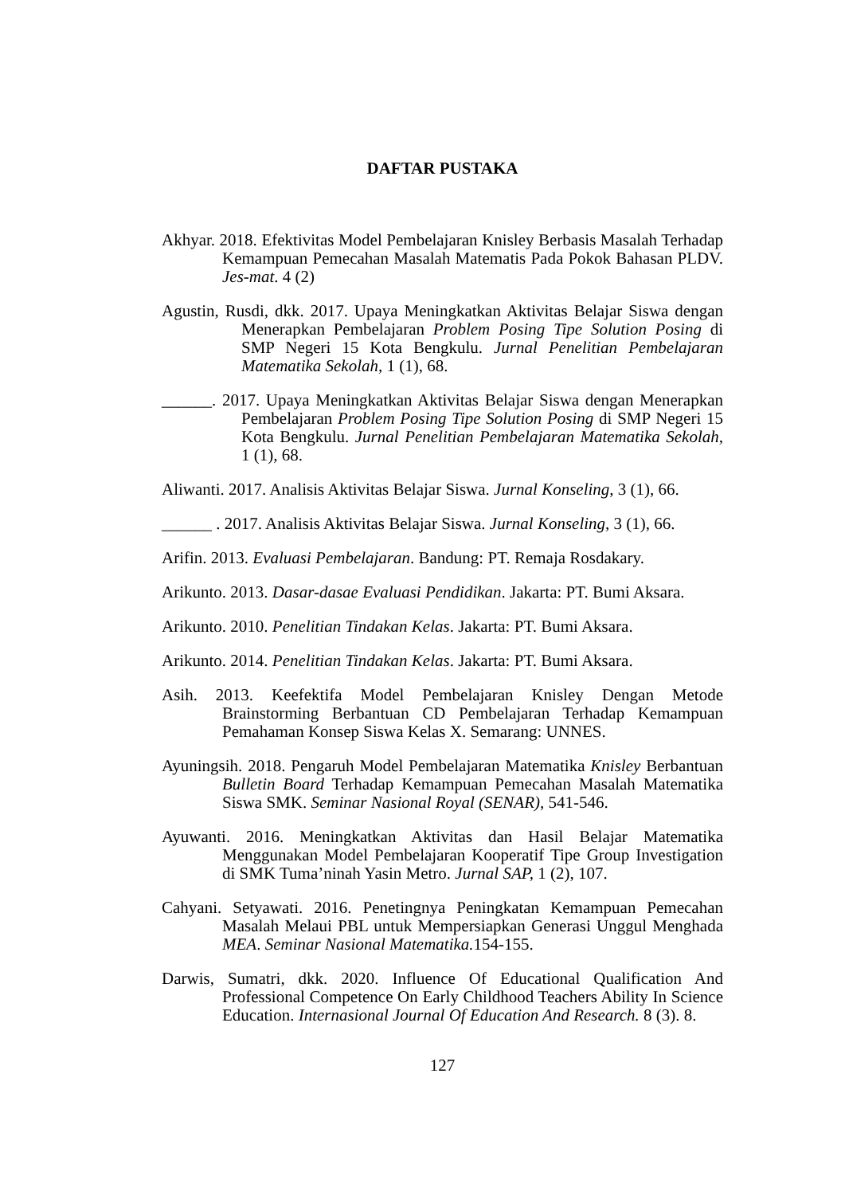DAFTAR PUSTAKA
Akhyar. 2018. Efektivitas Model Pembelajaran Knisley Berbasis Masalah Terhadap Kemampuan Pemecahan Masalah Matematis Pada Pokok Bahasan PLDV. Jes-mat. 4 (2)
Agustin, Rusdi, dkk. 2017. Upaya Meningkatkan Aktivitas Belajar Siswa dengan Menerapkan Pembelajaran Problem Posing Tipe Solution Posing di SMP Negeri 15 Kota Bengkulu. Jurnal Penelitian Pembelajaran Matematika Sekolah, 1 (1), 68.
______. 2017. Upaya Meningkatkan Aktivitas Belajar Siswa dengan Menerapkan Pembelajaran Problem Posing Tipe Solution Posing di SMP Negeri 15 Kota Bengkulu. Jurnal Penelitian Pembelajaran Matematika Sekolah, 1 (1), 68.
Aliwanti. 2017. Analisis Aktivitas Belajar Siswa. Jurnal Konseling, 3 (1), 66.
______ . 2017. Analisis Aktivitas Belajar Siswa. Jurnal Konseling, 3 (1), 66.
Arifin. 2013. Evaluasi Pembelajaran. Bandung: PT. Remaja Rosdakary.
Arikunto. 2013. Dasar-dasae Evaluasi Pendidikan. Jakarta: PT. Bumi Aksara.
Arikunto. 2010. Penelitian Tindakan Kelas. Jakarta: PT. Bumi Aksara.
Arikunto. 2014. Penelitian Tindakan Kelas. Jakarta: PT. Bumi Aksara.
Asih. 2013. Keefektifa Model Pembelajaran Knisley Dengan Metode Brainstorming Berbantuan CD Pembelajaran Terhadap Kemampuan Pemahaman Konsep Siswa Kelas X. Semarang: UNNES.
Ayuningsih. 2018. Pengaruh Model Pembelajaran Matematika Knisley Berbantuan Bulletin Board Terhadap Kemampuan Pemecahan Masalah Matematika Siswa SMK. Seminar Nasional Royal (SENAR), 541-546.
Ayuwanti. 2016. Meningkatkan Aktivitas dan Hasil Belajar Matematika Menggunakan Model Pembelajaran Kooperatif Tipe Group Investigation di SMK Tuma’ninah Yasin Metro. Jurnal SAP, 1 (2), 107.
Cahyani. Setyawati. 2016. Penetingnya Peningkatan Kemampuan Pemecahan Masalah Melaui PBL untuk Mempersiapkan Generasi Unggul Menghada MEA. Seminar Nasional Matematika. 154-155.
Darwis, Sumatri, dkk. 2020. Influence Of Educational Qualification And Professional Competence On Early Childhood Teachers Ability In Science Education. Internasional Journal Of Education And Research. 8 (3). 8.
127